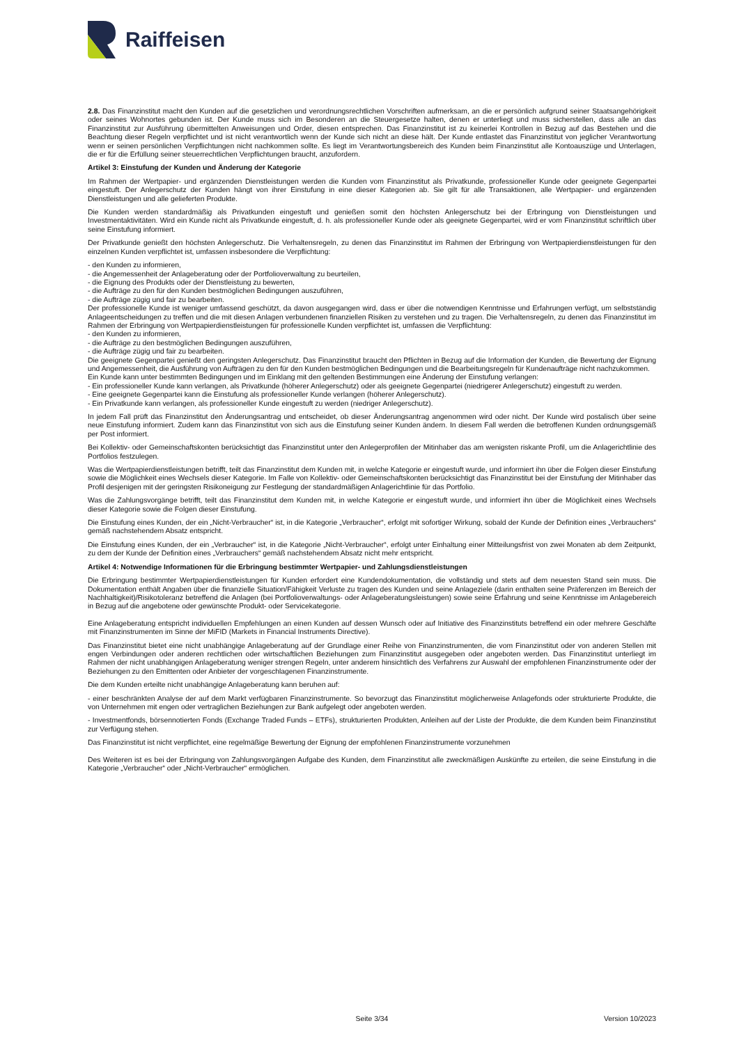Raiffeisen
2.8. Das Finanzinstitut macht den Kunden auf die gesetzlichen und verordnungsrechtlichen Vorschriften aufmerksam, an die er persönlich aufgrund seiner Staatsangehörigkeit oder seines Wohnortes gebunden ist. Der Kunde muss sich im Besonderen an die Steuergesetze halten, denen er unterliegt und muss sicherstellen, dass alle an das Finanzinstitut zur Ausführung übermittelten Anweisungen und Order, diesen entsprechen. Das Finanzinstitut ist zu keinerlei Kontrollen in Bezug auf das Bestehen und die Beachtung dieser Regeln verpflichtet und ist nicht verantwortlich wenn der Kunde sich nicht an diese hält. Der Kunde entlastet das Finanzinstitut von jeglicher Verantwortung wenn er seinen persönlichen Verpflichtungen nicht nachkommen sollte. Es liegt im Verantwortungsbereich des Kunden beim Finanzinstitut alle Kontoauszüge und Unterlagen, die er für die Erfüllung seiner steuerrechtlichen Verpflichtungen braucht, anzufordern.
Artikel 3: Einstufung der Kunden und Änderung der Kategorie
Im Rahmen der Wertpapier- und ergänzenden Dienstleistungen werden die Kunden vom Finanzinstitut als Privatkunde, professioneller Kunde oder geeignete Gegenpartei eingestuft. Der Anlegerschutz der Kunden hängt von ihrer Einstufung in eine dieser Kategorien ab. Sie gilt für alle Transaktionen, alle Wertpapier- und ergänzenden Dienstleistungen und alle gelieferten Produkte.
Die Kunden werden standardmäßig als Privatkunden eingestuft und genießen somit den höchsten Anlegerschutz bei der Erbringung von Dienstleistungen und Investmentaktivitäten. Wird ein Kunde nicht als Privatkunde eingestuft, d. h. als professioneller Kunde oder als geeignete Gegenpartei, wird er vom Finanzinstitut schriftlich über seine Einstufung informiert.
Der Privatkunde genießt den höchsten Anlegerschutz. Die Verhaltensregeln, zu denen das Finanzinstitut im Rahmen der Erbringung von Wertpapierdienstleistungen für den einzelnen Kunden verpflichtet ist, umfassen insbesondere die Verpflichtung:
- den Kunden zu informieren,
- die Angemessenheit der Anlageberatung oder der Portfolioverwaltung zu beurteilen,
- die Eignung des Produkts oder der Dienstleistung zu bewerten,
- die Aufträge zu den für den Kunden bestmöglichen Bedingungen auszuführen,
- die Aufträge zügig und fair zu bearbeiten.
Der professionelle Kunde ist weniger umfassend geschützt, da davon ausgegangen wird, dass er über die notwendigen Kenntnisse und Erfahrungen verfügt, um selbstständig Anlageentscheidungen zu treffen und die mit diesen Anlagen verbundenen finanziellen Risiken zu verstehen und zu tragen. Die Verhaltensregeln, zu denen das Finanzinstitut im Rahmen der Erbringung von Wertpapierdienstleistungen für professionelle Kunden verpflichtet ist, umfassen die Verpflichtung:
- den Kunden zu informieren,
- die Aufträge zu den bestmöglichen Bedingungen auszuführen,
- die Aufträge zügig und fair zu bearbeiten.
Die geeignete Gegenpartei genießt den geringsten Anlegerschutz. Das Finanzinstitut braucht den Pflichten in Bezug auf die Information der Kunden, die Bewertung der Eignung und Angemessenheit, die Ausführung von Aufträgen zu den für den Kunden bestmöglichen Bedingungen und die Bearbeitungsregeln für Kundenaufträge nicht nachzukommen.
Ein Kunde kann unter bestimmten Bedingungen und im Einklang mit den geltenden Bestimmungen eine Änderung der Einstufung verlangen:
- Ein professioneller Kunde kann verlangen, als Privatkunde (höherer Anlegerschutz) oder als geeignete Gegenpartei (niedrigerer Anlegerschutz) eingestuft zu werden.
- Eine geeignete Gegenpartei kann die Einstufung als professioneller Kunde verlangen (höherer Anlegerschutz).
- Ein Privatkunde kann verlangen, als professioneller Kunde eingestuft zu werden (niedriger Anlegerschutz).
In jedem Fall prüft das Finanzinstitut den Änderungsantrag und entscheidet, ob dieser Änderungsantrag angenommen wird oder nicht. Der Kunde wird postalisch über seine neue Einstufung informiert. Zudem kann das Finanzinstitut von sich aus die Einstufung seiner Kunden ändern. In diesem Fall werden die betroffenen Kunden ordnungsgemäß per Post informiert.
Bei Kollektiv- oder Gemeinschaftskonten berücksichtigt das Finanzinstitut unter den Anlegerprofilen der Mitinhaber das am wenigsten riskante Profil, um die Anlagerichtlinie des Portfolios festzulegen.
Was die Wertpapierdienstleistungen betrifft, teilt das Finanzinstitut dem Kunden mit, in welche Kategorie er eingestuft wurde, und informiert ihn über die Folgen dieser Einstufung sowie die Möglichkeit eines Wechsels dieser Kategorie. Im Falle von Kollektiv- oder Gemeinschaftskonten berücksichtigt das Finanzinstitut bei der Einstufung der Mitinhaber das Profil desjenigen mit der geringsten Risikoneigung zur Festlegung der standardmäßigen Anlagerichtlinie für das Portfolio.
Was die Zahlungsvorgänge betrifft, teilt das Finanzinstitut dem Kunden mit, in welche Kategorie er eingestuft wurde, und informiert ihn über die Möglichkeit eines Wechsels dieser Kategorie sowie die Folgen dieser Einstufung.
Die Einstufung eines Kunden, der ein „Nicht-Verbraucher“ ist, in die Kategorie „Verbraucher“, erfolgt mit sofortiger Wirkung, sobald der Kunde der Definition eines „Verbrauchers“ gemäß nachstehendem Absatz entspricht.
Die Einstufung eines Kunden, der ein „Verbraucher“ ist, in die Kategorie „Nicht-Verbraucher“, erfolgt unter Einhaltung einer Mitteilungsfrist von zwei Monaten ab dem Zeitpunkt, zu dem der Kunde der Definition eines „Verbrauchers“ gemäß nachstehendem Absatz nicht mehr entspricht.
Artikel 4: Notwendige Informationen für die Erbringung bestimmter Wertpapier- und Zahlungsdienstleistungen
Die Erbringung bestimmter Wertpapierdienstleistungen für Kunden erfordert eine Kundendokumentation, die vollständig und stets auf dem neuesten Stand sein muss. Die Dokumentation enthält Angaben über die finanzielle Situation/Fähigkeit Verluste zu tragen des Kunden und seine Anlageziele (darin enthalten seine Präferenzen im Bereich der Nachhaltigkeit)/Risikotoleranz betreffend die Anlagen (bei Portfolioverwaltungs- oder Anlageberatungsleistungen) sowie seine Erfahrung und seine Kenntnisse im Anlagebereich in Bezug auf die angebotene oder gewünschte Produkt- oder Servicekategorie.
Eine Anlageberatung entspricht individuellen Empfehlungen an einen Kunden auf dessen Wunsch oder auf Initiative des Finanzinstituts betreffend ein oder mehrere Geschäfte mit Finanzinstrumenten im Sinne der MiFID (Markets in Financial Instruments Directive).
Das Finanzinstitut bietet eine nicht unabhängige Anlageberatung auf der Grundlage einer Reihe von Finanzinstrumenten, die vom Finanzinstitut oder von anderen Stellen mit engen Verbindungen oder anderen rechtlichen oder wirtschaftlichen Beziehungen zum Finanzinstitut ausgegeben oder angeboten werden. Das Finanzinstitut unterliegt im Rahmen der nicht unabhängigen Anlageberatung weniger strengen Regeln, unter anderem hinsichtlich des Verfahrens zur Auswahl der empfohlenen Finanzinstrumente oder der Beziehungen zu den Emittenten oder Anbieter der vorgeschlagenen Finanzinstrumente.
Die dem Kunden erteilte nicht unabhängige Anlageberatung kann beruhen auf:
- einer beschränkten Analyse der auf dem Markt verfügbaren Finanzinstrumente. So bevorzugt das Finanzinstitut möglicherweise Anlagefonds oder strukturierte Produkte, die von Unternehmen mit engen oder vertraglichen Beziehungen zur Bank aufgelegt oder angeboten werden.
- Investmentfonds, börsennotierten Fonds (Exchange Traded Funds – ETFs), strukturierten Produkten, Anleihen auf der Liste der Produkte, die dem Kunden beim Finanzinstitut zur Verfügung stehen.
Das Finanzinstitut ist nicht verpflichtet, eine regelmäßige Bewertung der Eignung der empfohlenen Finanzinstrumente vorzunehmen
Des Weiteren ist es bei der Erbringung von Zahlungsvorgängen Aufgabe des Kunden, dem Finanzinstitut alle zweckmäßigen Auskünfte zu erteilen, die seine Einstufung in die Kategorie „Verbraucher“ oder „Nicht-Verbraucher“ ermöglichen.
Seite 3/34 Version 10/2023